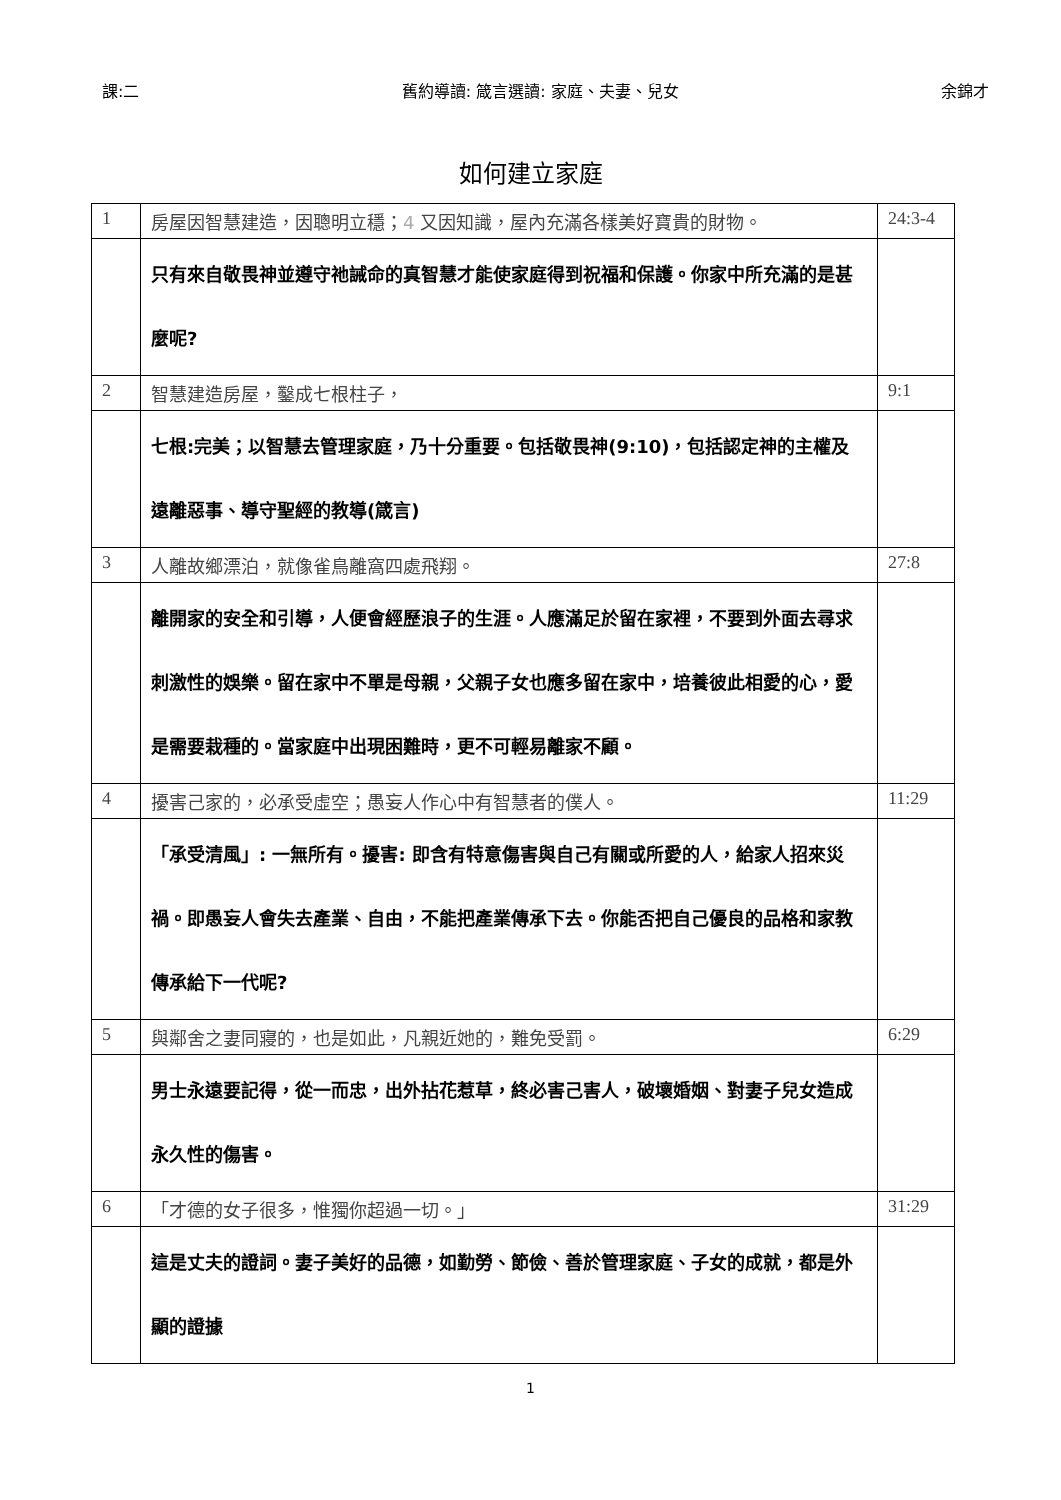課:二 舊約導讀: 箴言選讀: 家庭、夫妻、兒女 余錦才
如何建立家庭
| 1 | 房屋因智慧建造，因聰明立穩； 4 又因知識，屋內充滿各樣美好寶貴的財物。 | 24:3-4 |
| | 只有來自敬畏神並遵守祂誡命的真智慧才能使家庭得到祝福和保護。你家中所充滿的是甚麼呢? | |
| 2 | 智慧建造房屋，鑿成七根柱子， | 9:1 |
| | 七根:完美；以智慧去管理家庭，乃十分重要。包括敬畏神(9:10)，包括認定神的主權及遠離惡事、導守聖經的教導(箴言) | |
| 3 | 人離故鄉漂泊，就像雀鳥離窩四處飛翔。 | 27:8 |
| | 離開家的安全和引導，人便會經歷浪子的生涯。人應滿足於留在家裡，不要到外面去尋求刺激性的娛樂。留在家中不單是母親，父親子女也應多留在家中，培養彼此相愛的心，愛是需要栽種的。當家庭中出現困難時，更不可輕易離家不顧。 | |
| 4 | 擾害己家的，必承受虛空；愚妄人作心中有智慧者的僕人。 | 11:29 |
| | 「承受清風」: 一無所有。擾害: 即含有特意傷害與自己有關或所愛的人，給家人招來災禍。即愚妄人會失去產業、自由，不能把產業傳承下去。你能否把自己優良的品格和家教傳承給下一代呢? | |
| 5 | 與鄰舍之妻同寢的，也是如此，凡親近她的，難免受罰。 | 6:29 |
| | 男士永遠要記得，從一而忠，出外拈花惹草，終必害己害人，破壞婚姻、對妻子兒女造成永久性的傷害。 | |
| 6 | 「才德的女子很多，惟獨你超過一切。」 | 31:29 |
| | 這是丈夫的證詞。妻子美好的品德，如勤勞、節儉、善於管理家庭、子女的成就，都是外顯的證據 | |
1